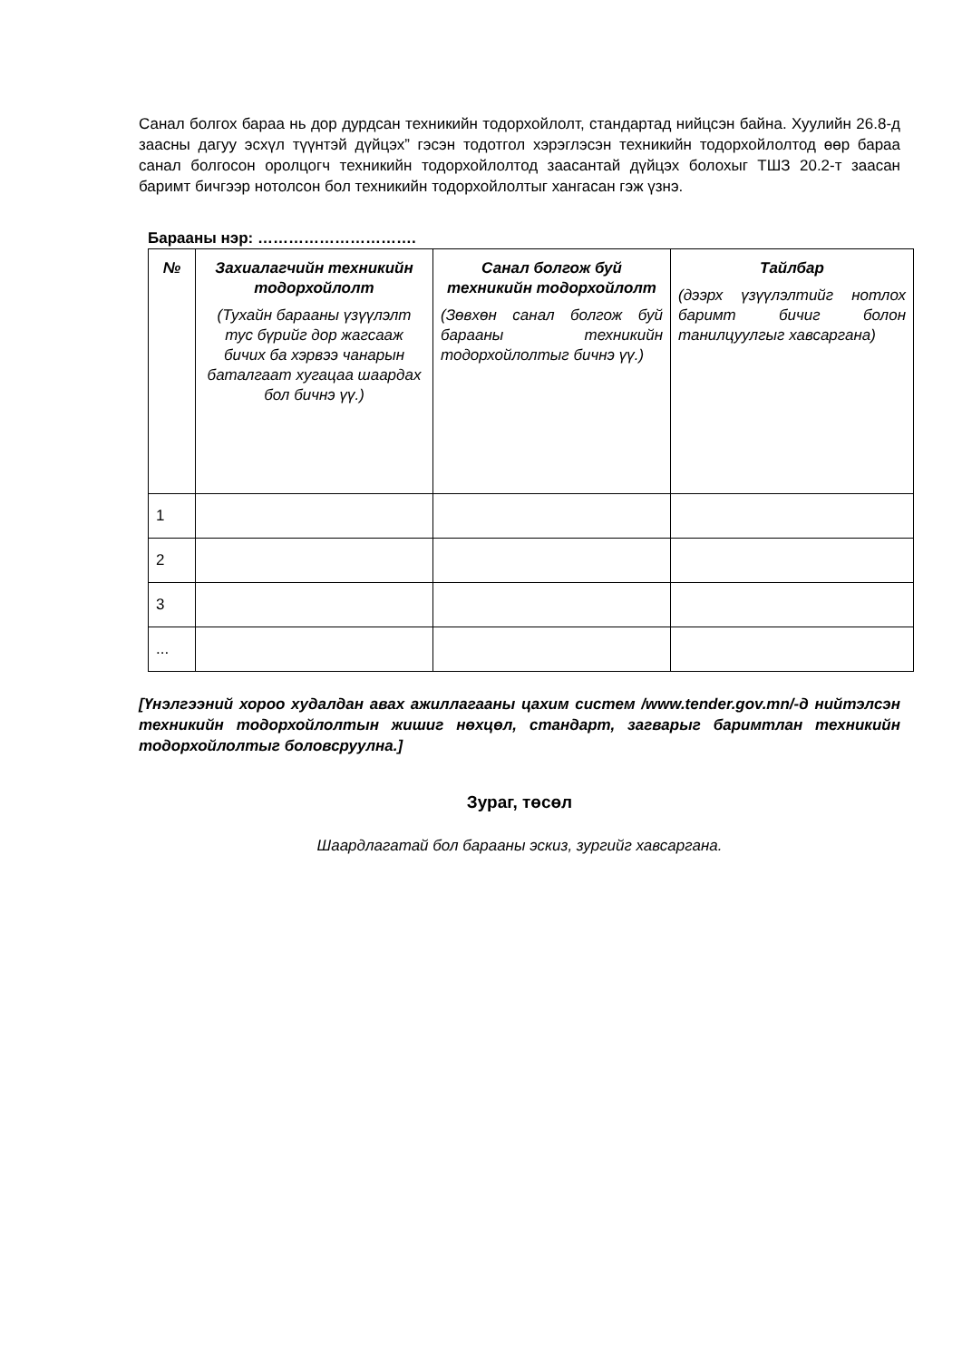Санал болгох бараа нь дор дурдсан техникийн тодорхойлолт, стандартад нийцсэн байна. Хуулийн 26.8-д заасны дагуу эсхүл түүнтэй дүйцэх” гэсэн тодотгол хэрэглэсэн техникийн тодорхойлолтод өөр бараа санал болгосон оролцогч техникийн тодорхойлолтод заасантай дүйцэх болохыг ТШЗ 20.2-т заасан баримт бичгээр нотолсон бол техникийн тодорхойлолтыг хангасан гэж үзнэ.
Барааны нэр: ………………………….
| № | Захиалагчийн техникийн тодорхойлолт (Тухайн барааны үзүүлэлт тус бүрийг дор жагсааж бичих ба хэрвээ чанарын баталгаат хугацаа шаардах бол бичнэ үү.) | Санал болгож буй техникийн тодорхойлолт (Зөвхөн санал болгож буй барааны техникийн тодорхойлолтыг бичнэ үү.) | Тайлбар (дээрх үзүүлэлтийг нотлох баримт бичиг болон танилцуулгыг хавсаргана) |
| --- | --- | --- | --- |
| 1 | | | |
| 2 | | | |
| 3 | | | |
| ... | | | |
[Үнэлгээний хороо худалдан авах ажиллагааны цахим систем /www.tender.gov.mn/-д нийтэлсэн техникийн тодорхойлолтын жишиг нөхцөл, стандарт, загварыг баримтлан техникийн тодорхойлолтыг боловсруулна.]
Зураг, төсөл
Шаардлагатай бол барааны эскиз, зургийг хавсаргана.